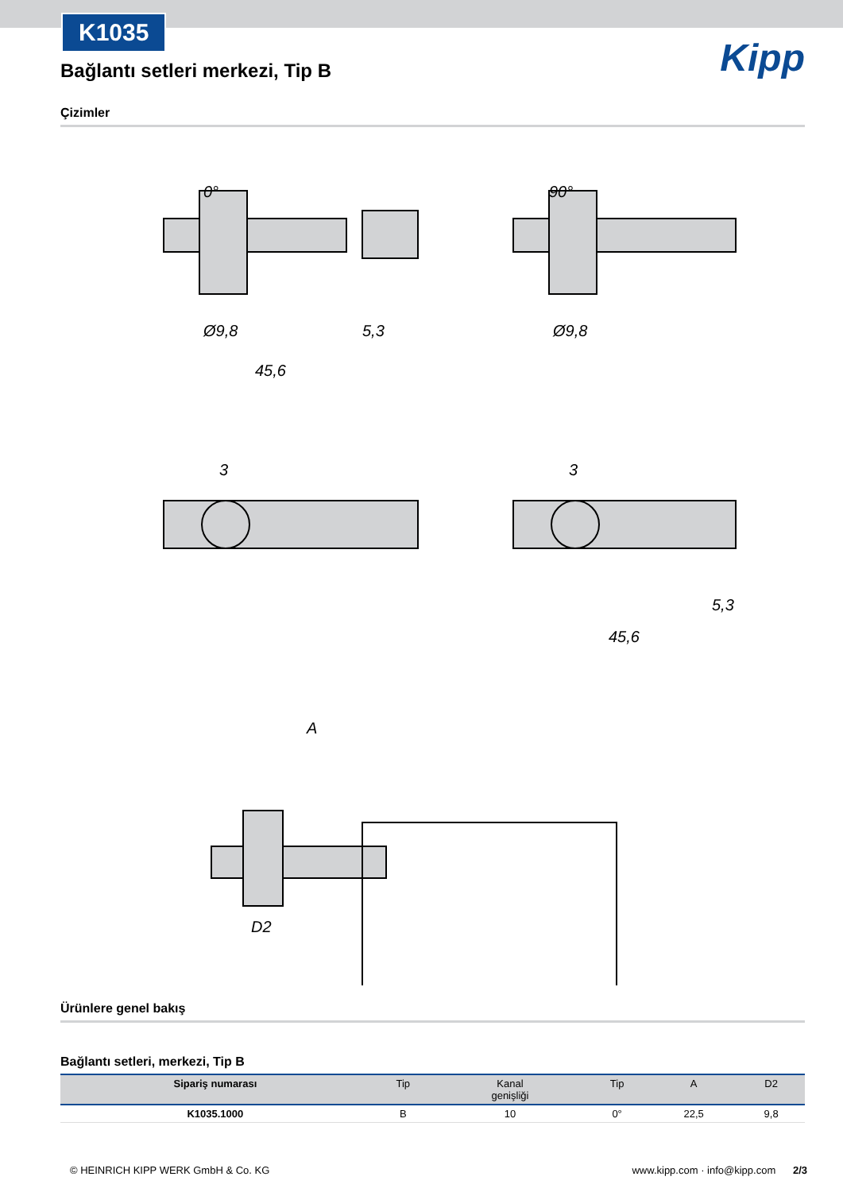K1035
Kipp
Bağlantı setleri merkezi, Tip B
Çizimler
0° 90°
Ø9,8 5,3
45,6
Ø9,8
3 3
5,3
45,6
A
D2
Ürünlere genel bakış
Bağlantı setleri, merkezi, Tip B
| Sipariş numarası | Tip | Kanal genişliği | Tip | A | D2 |
| --- | --- | --- | --- | --- | --- |
| K1035.1000 | B | 10 | 0° | 22,5 | 9,8 |
© HEINRICH KIPP WERK GmbH & Co. KG www.kipp.com · info@kipp.com 2/3